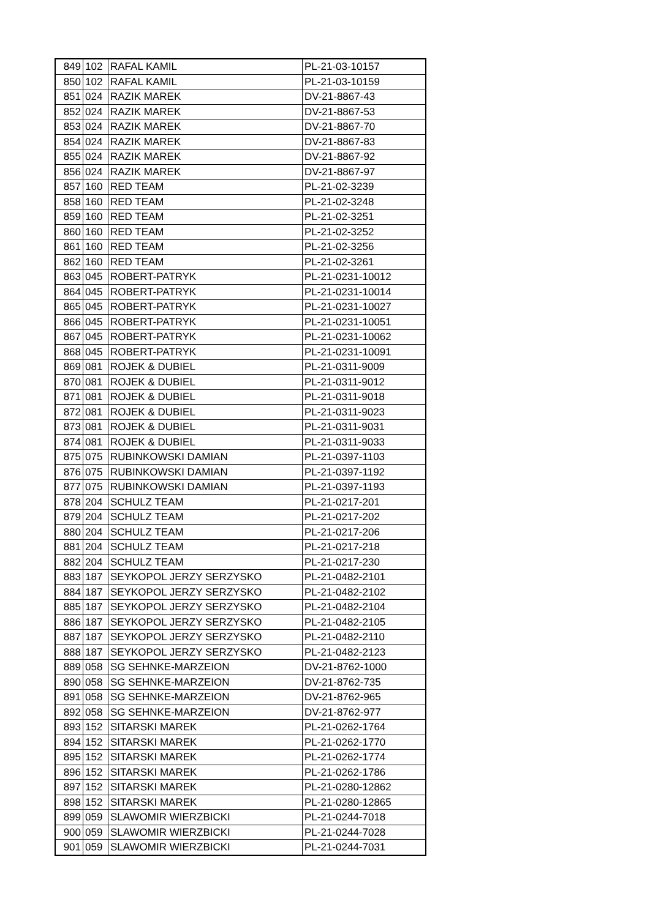| 849 | 102 | RAFAL KAMIL | PL-21-03-10157 |
| 850 | 102 | RAFAL KAMIL | PL-21-03-10159 |
| 851 | 024 | RAZIK MAREK | DV-21-8867-43 |
| 852 | 024 | RAZIK MAREK | DV-21-8867-53 |
| 853 | 024 | RAZIK MAREK | DV-21-8867-70 |
| 854 | 024 | RAZIK MAREK | DV-21-8867-83 |
| 855 | 024 | RAZIK MAREK | DV-21-8867-92 |
| 856 | 024 | RAZIK MAREK | DV-21-8867-97 |
| 857 | 160 | RED TEAM | PL-21-02-3239 |
| 858 | 160 | RED TEAM | PL-21-02-3248 |
| 859 | 160 | RED TEAM | PL-21-02-3251 |
| 860 | 160 | RED TEAM | PL-21-02-3252 |
| 861 | 160 | RED TEAM | PL-21-02-3256 |
| 862 | 160 | RED TEAM | PL-21-02-3261 |
| 863 | 045 | ROBERT-PATRYK | PL-21-0231-10012 |
| 864 | 045 | ROBERT-PATRYK | PL-21-0231-10014 |
| 865 | 045 | ROBERT-PATRYK | PL-21-0231-10027 |
| 866 | 045 | ROBERT-PATRYK | PL-21-0231-10051 |
| 867 | 045 | ROBERT-PATRYK | PL-21-0231-10062 |
| 868 | 045 | ROBERT-PATRYK | PL-21-0231-10091 |
| 869 | 081 | ROJEK & DUBIEL | PL-21-0311-9009 |
| 870 | 081 | ROJEK & DUBIEL | PL-21-0311-9012 |
| 871 | 081 | ROJEK & DUBIEL | PL-21-0311-9018 |
| 872 | 081 | ROJEK & DUBIEL | PL-21-0311-9023 |
| 873 | 081 | ROJEK & DUBIEL | PL-21-0311-9031 |
| 874 | 081 | ROJEK & DUBIEL | PL-21-0311-9033 |
| 875 | 075 | RUBINKOWSKI DAMIAN | PL-21-0397-1103 |
| 876 | 075 | RUBINKOWSKI DAMIAN | PL-21-0397-1192 |
| 877 | 075 | RUBINKOWSKI DAMIAN | PL-21-0397-1193 |
| 878 | 204 | SCHULZ TEAM | PL-21-0217-201 |
| 879 | 204 | SCHULZ TEAM | PL-21-0217-202 |
| 880 | 204 | SCHULZ TEAM | PL-21-0217-206 |
| 881 | 204 | SCHULZ TEAM | PL-21-0217-218 |
| 882 | 204 | SCHULZ TEAM | PL-21-0217-230 |
| 883 | 187 | SEYKOPOL JERZY SERZYSKO | PL-21-0482-2101 |
| 884 | 187 | SEYKOPOL JERZY SERZYSKO | PL-21-0482-2102 |
| 885 | 187 | SEYKOPOL JERZY SERZYSKO | PL-21-0482-2104 |
| 886 | 187 | SEYKOPOL JERZY SERZYSKO | PL-21-0482-2105 |
| 887 | 187 | SEYKOPOL JERZY SERZYSKO | PL-21-0482-2110 |
| 888 | 187 | SEYKOPOL JERZY SERZYSKO | PL-21-0482-2123 |
| 889 | 058 | SG SEHNKE-MARZEION | DV-21-8762-1000 |
| 890 | 058 | SG SEHNKE-MARZEION | DV-21-8762-735 |
| 891 | 058 | SG SEHNKE-MARZEION | DV-21-8762-965 |
| 892 | 058 | SG SEHNKE-MARZEION | DV-21-8762-977 |
| 893 | 152 | SITARSKI MAREK | PL-21-0262-1764 |
| 894 | 152 | SITARSKI MAREK | PL-21-0262-1770 |
| 895 | 152 | SITARSKI MAREK | PL-21-0262-1774 |
| 896 | 152 | SITARSKI MAREK | PL-21-0262-1786 |
| 897 | 152 | SITARSKI MAREK | PL-21-0280-12862 |
| 898 | 152 | SITARSKI MAREK | PL-21-0280-12865 |
| 899 | 059 | SLAWOMIR WIERZBICKI | PL-21-0244-7018 |
| 900 | 059 | SLAWOMIR WIERZBICKI | PL-21-0244-7028 |
| 901 | 059 | SLAWOMIR WIERZBICKI | PL-21-0244-7031 |